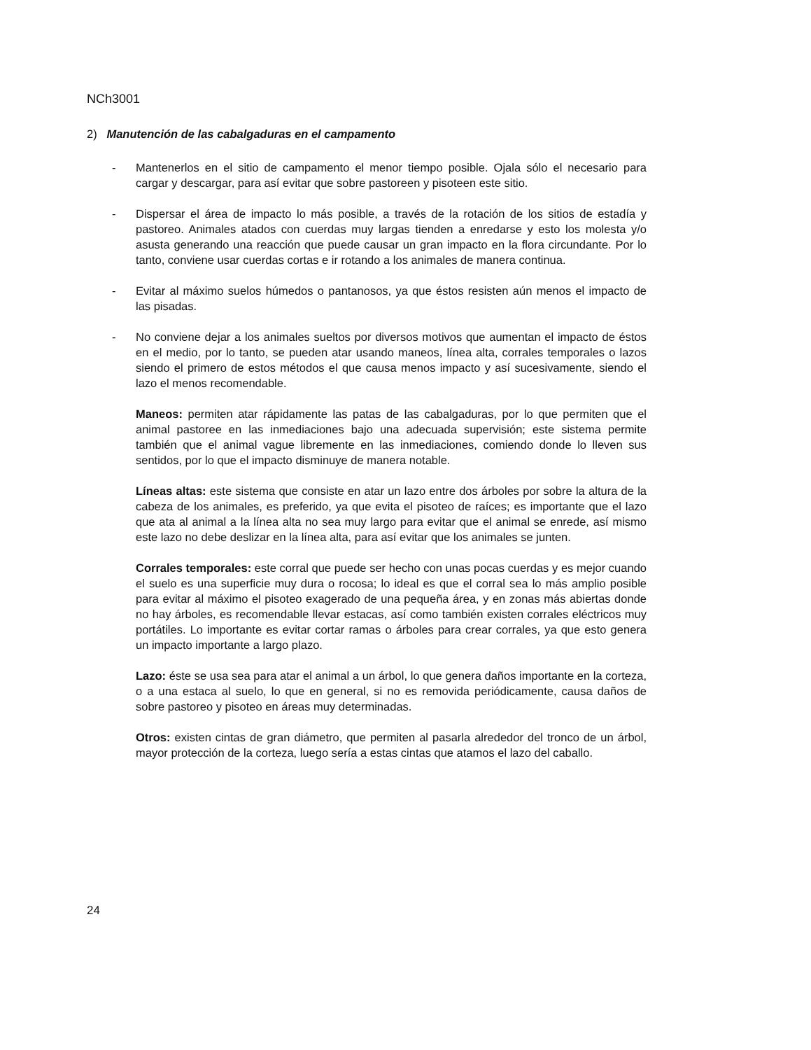NCh3001
2) Manutención de las cabalgaduras en el campamento
- Mantenerlos en el sitio de campamento el menor tiempo posible. Ojala sólo el necesario para cargar y descargar, para así evitar que sobre pastoreen y pisoteen este sitio.
- Dispersar el área de impacto lo más posible, a través de la rotación de los sitios de estadía y pastoreo. Animales atados con cuerdas muy largas tienden a enredarse y esto los molesta y/o asusta generando una reacción que puede causar un gran impacto en la flora circundante. Por lo tanto, conviene usar cuerdas cortas e ir rotando a los animales de manera continua.
- Evitar al máximo suelos húmedos o pantanosos, ya que éstos resisten aún menos el impacto de las pisadas.
- No conviene dejar a los animales sueltos por diversos motivos que aumentan el impacto de éstos en el medio, por lo tanto, se pueden atar usando maneos, línea alta, corrales temporales o lazos siendo el primero de estos métodos el que causa menos impacto y así sucesivamente, siendo el lazo el menos recomendable.
Maneos: permiten atar rápidamente las patas de las cabalgaduras, por lo que permiten que el animal pastoree en las inmediaciones bajo una adecuada supervisión; este sistema permite también que el animal vague libremente en las inmediaciones, comiendo donde lo lleven sus sentidos, por lo que el impacto disminuye de manera notable.
Líneas altas: este sistema que consiste en atar un lazo entre dos árboles por sobre la altura de la cabeza de los animales, es preferido, ya que evita el pisoteo de raíces; es importante que el lazo que ata al animal a la línea alta no sea muy largo para evitar que el animal se enrede, así mismo este lazo no debe deslizar en la línea alta, para así evitar que los animales se junten.
Corrales temporales: este corral que puede ser hecho con unas pocas cuerdas y es mejor cuando el suelo es una superficie muy dura o rocosa; lo ideal es que el corral sea lo más amplio posible para evitar al máximo el pisoteo exagerado de una pequeña área, y en zonas más abiertas donde no hay árboles, es recomendable llevar estacas, así como también existen corrales eléctricos muy portátiles. Lo importante es evitar cortar ramas o árboles para crear corrales, ya que esto genera un impacto importante a largo plazo.
Lazo: éste se usa sea para atar el animal a un árbol, lo que genera daños importante en la corteza, o a una estaca al suelo, lo que en general, si no es removida periódicamente, causa daños de sobre pastoreo y pisoteo en áreas muy determinadas.
Otros: existen cintas de gran diámetro, que permiten al pasarla alrededor del tronco de un árbol, mayor protección de la corteza, luego sería a estas cintas que atamos el lazo del caballo.
24